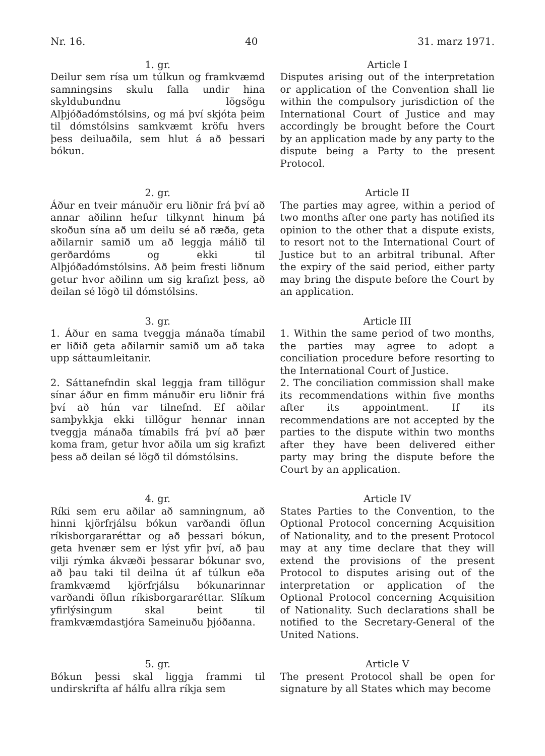Nr. 16. 40 31. marz 1971.
1. gr.
Deilur sem rísa um túlkun og framkvæmd samningsins skulu falla undir hina skyldubundnu lögsögu Alþjóðadómstólsins, og má því skjóta þeim til dómstólsins samkvæmt kröfu hvers þess deiluaðila, sem hlut á að þessari bókun.
Article I
Disputes arising out of the interpretation or application of the Convention shall lie within the compulsory jurisdiction of the International Court of Justice and may accordingly be brought before the Court by an application made by any party to the dispute being a Party to the present Protocol.
2. gr.
Áður en tveir mánuðir eru liðnir frá því að annar aðilinn hefur tilkynnt hinum þá skoðun sína að um deilu sé að ræða, geta aðilarnir samið um að leggja málið til gerðardóms og ekki til Alþjóðadómstólsins. Að þeim fresti liðnum getur hvor aðilinn um sig krafizt þess, að deilan sé lögð til dómstólsins.
Article II
The parties may agree, within a period of two months after one party has notified its opinion to the other that a dispute exists, to resort not to the International Court of Justice but to an arbitral tribunal. After the expiry of the said period, either party may bring the dispute before the Court by an application.
3. gr.
1. Áður en sama tveggja mánaða tímabil er liðið geta aðilarnir samið um að taka upp sáttaumleitanir.
2. Sáttanefndin skal leggja fram tillögur sínar áður en fimm mánuðir eru liðnir frá því að hún var tilnefnd. Ef aðilar samþykkja ekki tillögur hennar innan tveggja mánaða tímabils frá því að þær koma fram, getur hvor aðila um sig krafizt þess að deilan sé lögð til dómstólsins.
Article III
1. Within the same period of two months, the parties may agree to adopt a conciliation procedure before resorting to the International Court of Justice.
2. The conciliation commission shall make its recommendations within five months after its appointment. If its recommendations are not accepted by the parties to the dispute within two months after they have been delivered either party may bring the dispute before the Court by an application.
4. gr.
Ríki sem eru aðilar að samningnum, að hinni kjörfrjálsu bókun varðandi öflun ríkisborgararéttar og að þessari bókun, geta hvenær sem er lýst yfir því, að þau vilji rýmka ákvæði þessarar bókunar svo, að þau taki til deilna út af túlkun eða framkvæmd kjörfrjálsu bókunarinnar varðandi öflun ríkisborgararéttar. Slíkum yfirlýsingum skal beint til framkvæmdastjóra Sameinuðu þjóðanna.
Article IV
States Parties to the Convention, to the Optional Protocol concerning Acquisition of Nationality, and to the present Protocol may at any time declare that they will extend the provisions of the present Protocol to disputes arising out of the interpretation or application of the Optional Protocol concerning Acquisition of Nationality. Such declarations shall be notified to the Secretary-General of the United Nations.
5. gr.
Bókun þessi skal liggja frammi til undirskrifta af hálfu allra ríkja sem
Article V
The present Protocol shall be open for signature by all States which may become